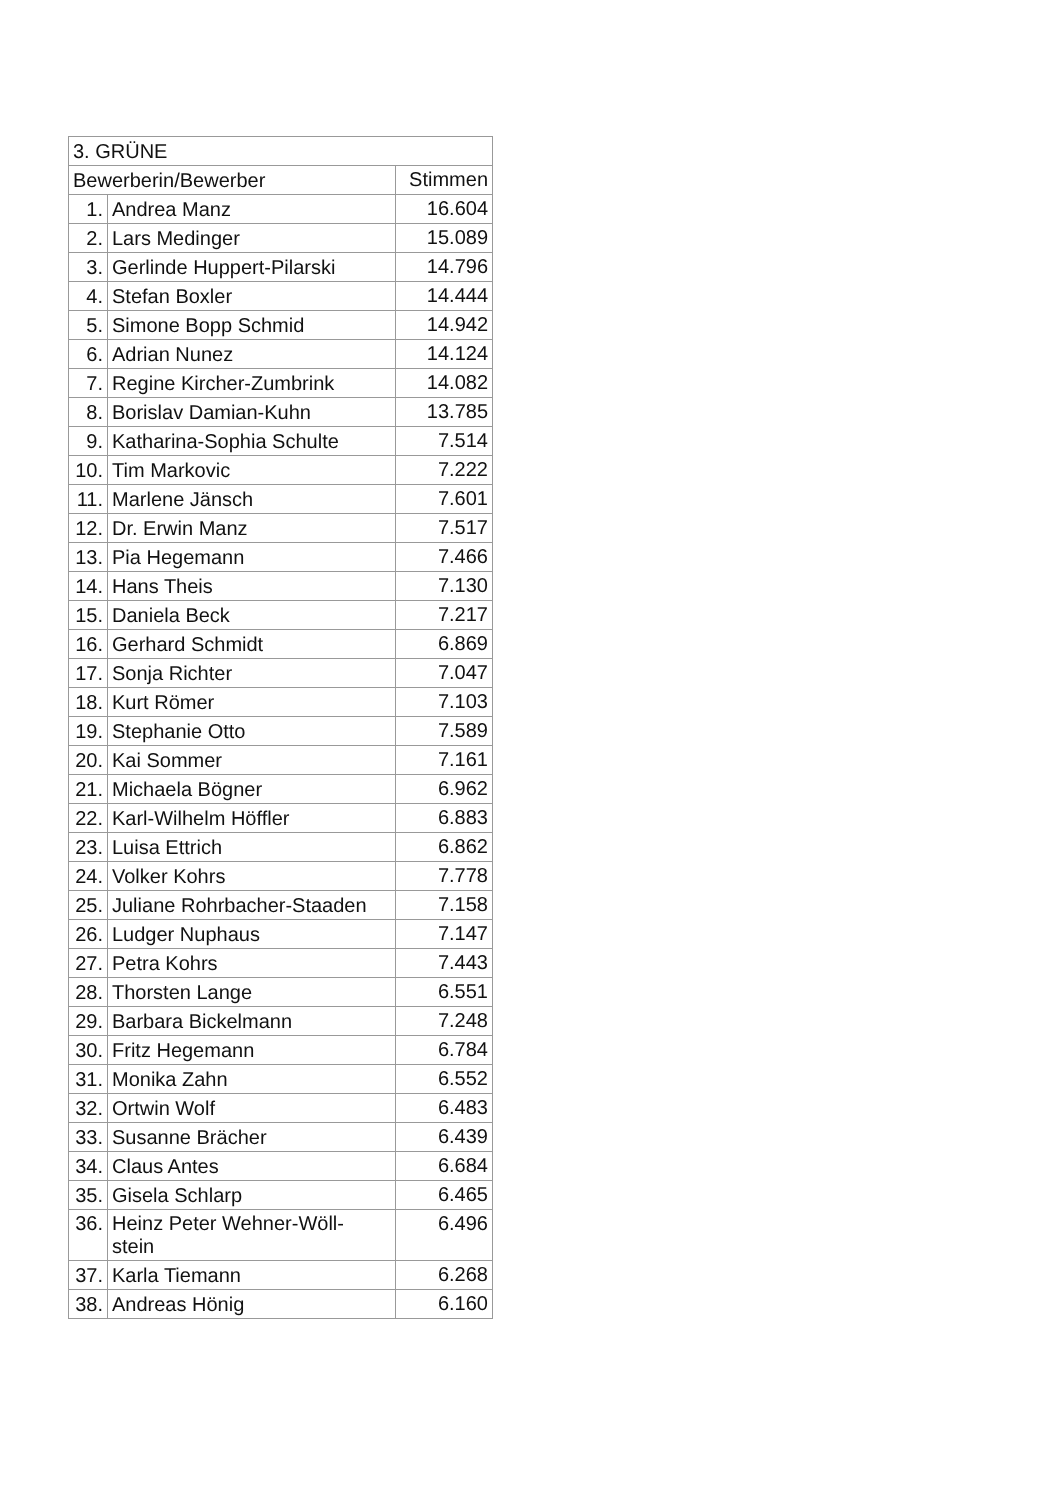| 3. GRÜNE | | |
| --- | --- | --- |
| Bewerberin/Bewerber | | Stimmen |
| 1. | Andrea Manz | 16.604 |
| 2. | Lars Medinger | 15.089 |
| 3. | Gerlinde Huppert-Pilarski | 14.796 |
| 4. | Stefan Boxler | 14.444 |
| 5. | Simone Bopp Schmid | 14.942 |
| 6. | Adrian Nunez | 14.124 |
| 7. | Regine Kircher-Zumbrink | 14.082 |
| 8. | Borislav Damian-Kuhn | 13.785 |
| 9. | Katharina-Sophia Schulte | 7.514 |
| 10. | Tim Markovic | 7.222 |
| 11. | Marlene Jänsch | 7.601 |
| 12. | Dr. Erwin Manz | 7.517 |
| 13. | Pia Hegemann | 7.466 |
| 14. | Hans Theis | 7.130 |
| 15. | Daniela Beck | 7.217 |
| 16. | Gerhard Schmidt | 6.869 |
| 17. | Sonja Richter | 7.047 |
| 18. | Kurt Römer | 7.103 |
| 19. | Stephanie Otto | 7.589 |
| 20. | Kai Sommer | 7.161 |
| 21. | Michaela Bögner | 6.962 |
| 22. | Karl-Wilhelm Höffler | 6.883 |
| 23. | Luisa Ettrich | 6.862 |
| 24. | Volker Kohrs | 7.778 |
| 25. | Juliane Rohrbacher-Staaden | 7.158 |
| 26. | Ludger Nuphaus | 7.147 |
| 27. | Petra Kohrs | 7.443 |
| 28. | Thorsten Lange | 6.551 |
| 29. | Barbara Bickelmann | 7.248 |
| 30. | Fritz Hegemann | 6.784 |
| 31. | Monika Zahn | 6.552 |
| 32. | Ortwin Wolf | 6.483 |
| 33. | Susanne Brächer | 6.439 |
| 34. | Claus Antes | 6.684 |
| 35. | Gisela Schlarp | 6.465 |
| 36. | Heinz Peter Wehner-Wöll- stein | 6.496 |
| 37. | Karla Tiemann | 6.268 |
| 38. | Andreas Hönig | 6.160 |